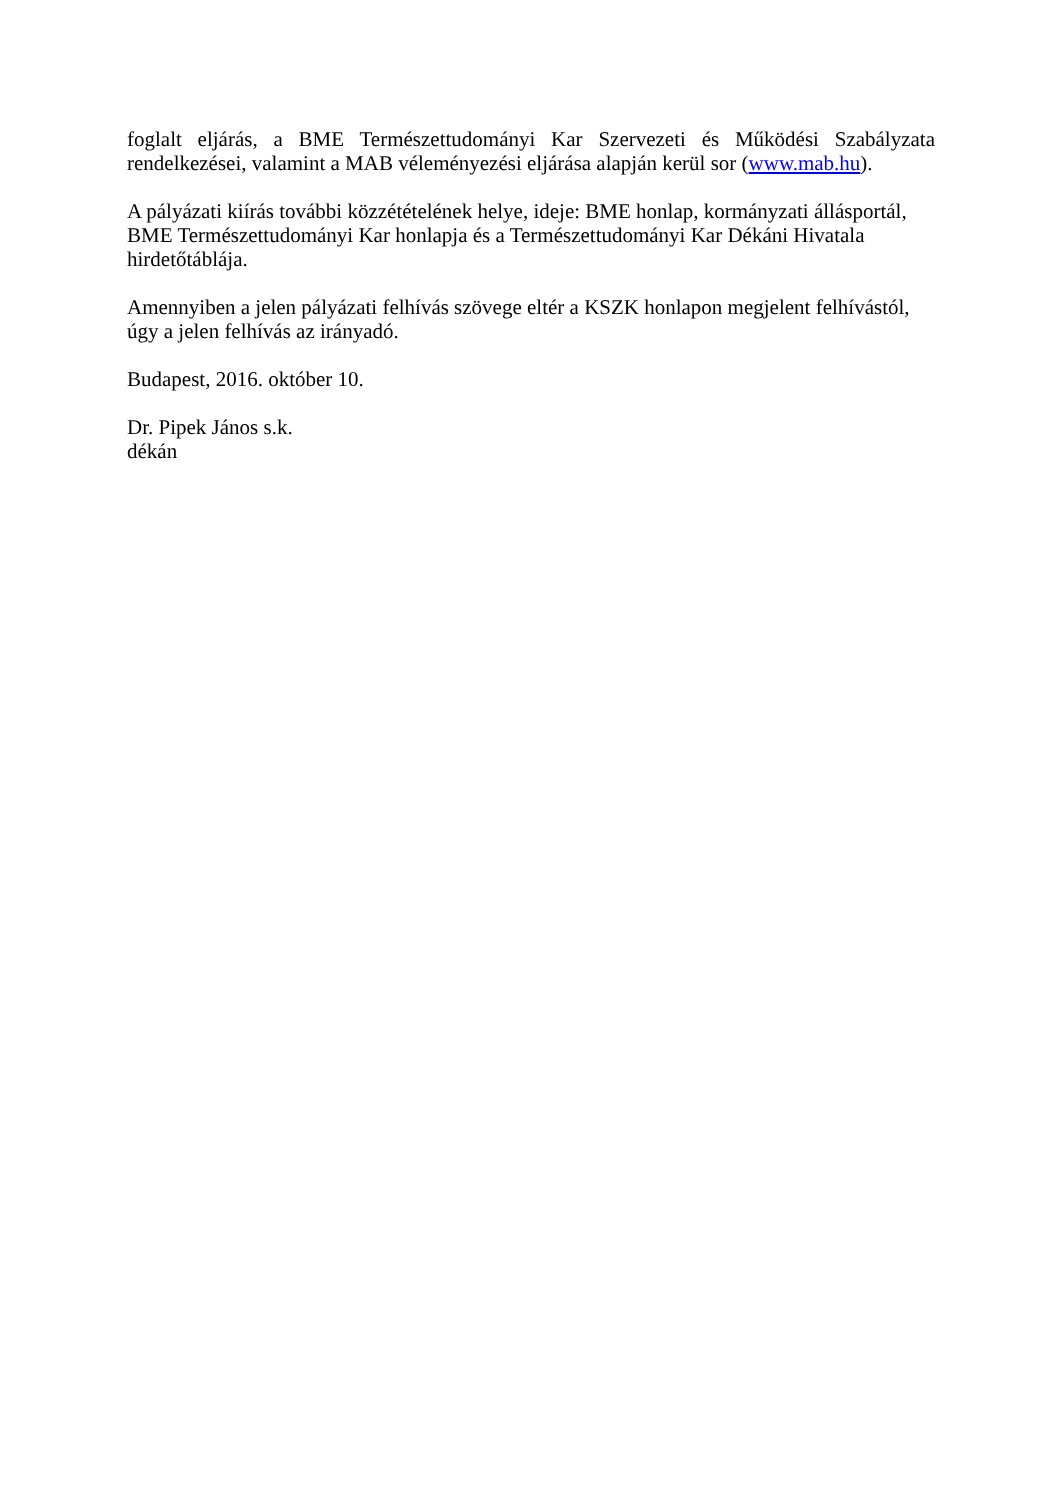foglalt eljárás, a BME Természettudományi Kar Szervezeti és Működési Szabályzata rendelkezései, valamint a MAB véleményezési eljárása alapján kerül sor (www.mab.hu).
A pályázati kiírás további közzétételének helye, ideje: BME honlap, kormányzati állásportál,
BME Természettudományi Kar honlapja és a Természettudományi Kar Dékáni Hivatala
hirdetőtáblája.
Amennyiben a jelen pályázati felhívás szövege eltér a KSZK honlapon megjelent felhívástól,
úgy a jelen felhívás az irányadó.
Budapest, 2016. október 10.
Dr. Pipek János s.k.
dékán